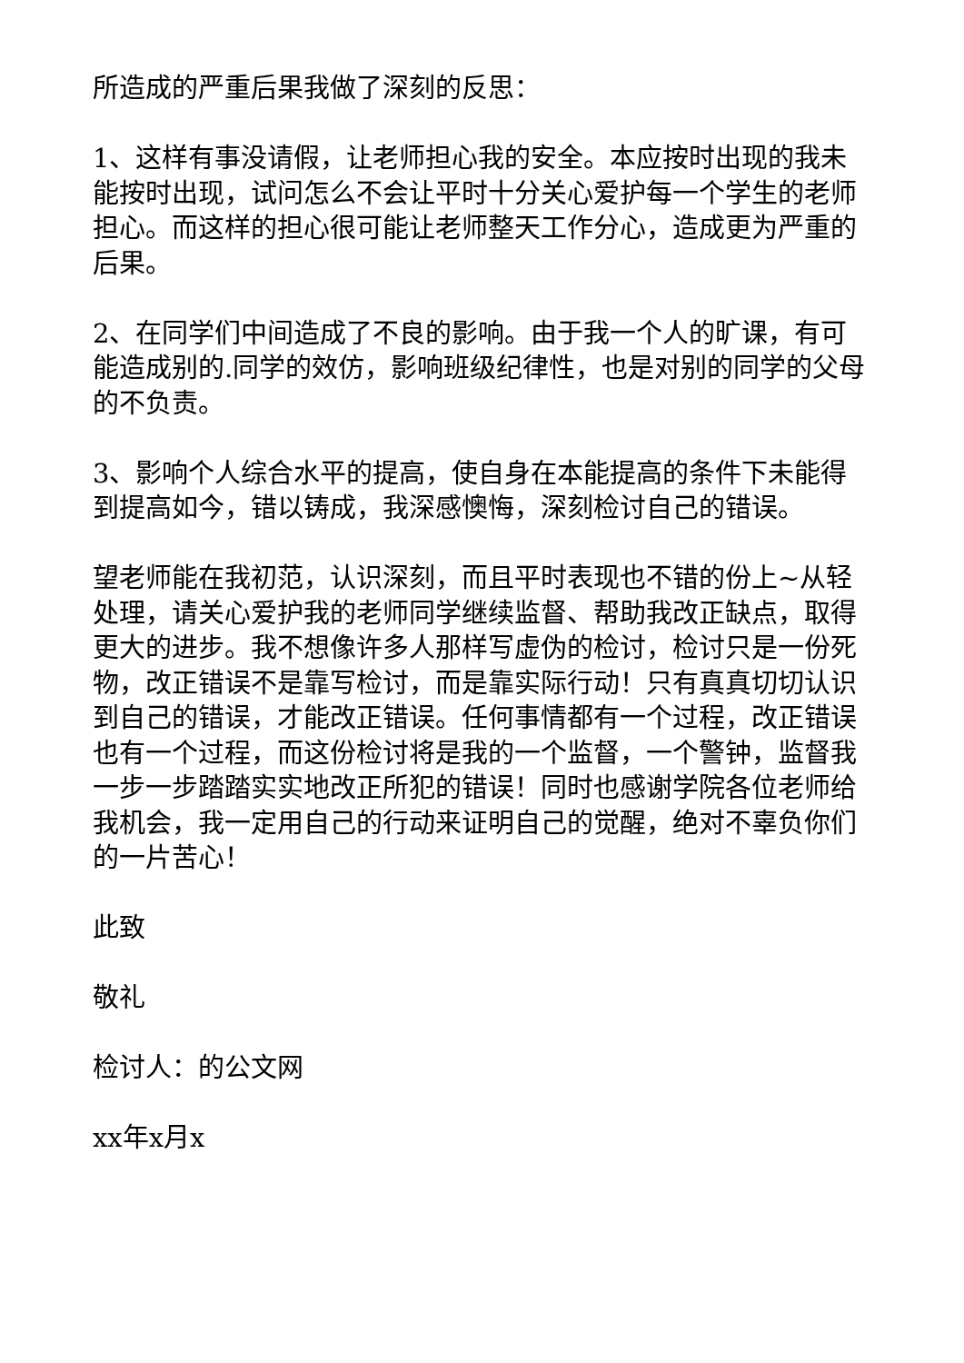所造成的严重后果我做了深刻的反思：
1、这样有事没请假，让老师担心我的安全。本应按时出现的我未能按时出现，试问怎么不会让平时十分关心爱护每一个学生的老师担心。而这样的担心很可能让老师整天工作分心，造成更为严重的后果。
2、在同学们中间造成了不良的影响。由于我一个人的旷课，有可能造成别的.同学的效仿，影响班级纪律性，也是对别的同学的父母的不负责。
3、影响个人综合水平的提高，使自身在本能提高的条件下未能得到提高如今，错以铸成，我深感懊悔，深刻检讨自己的错误。
望老师能在我初范，认识深刻，而且平时表现也不错的份上~从轻处理，请关心爱护我的老师同学继续监督、帮助我改正缺点，取得更大的进步。我不想像许多人那样写虚伪的检讨，检讨只是一份死物，改正错误不是靠写检讨，而是靠实际行动！只有真真切切认识到自己的错误，才能改正错误。任何事情都有一个过程，改正错误也有一个过程，而这份检讨将是我的一个监督，一个警钟，监督我一步一步踏踏实实地改正所犯的错误！同时也感谢学院各位老师给我机会，我一定用自己的行动来证明自己的觉醒，绝对不辜负你们的一片苦心！
此致
敬礼
检讨人：的公文网
xx年x月x